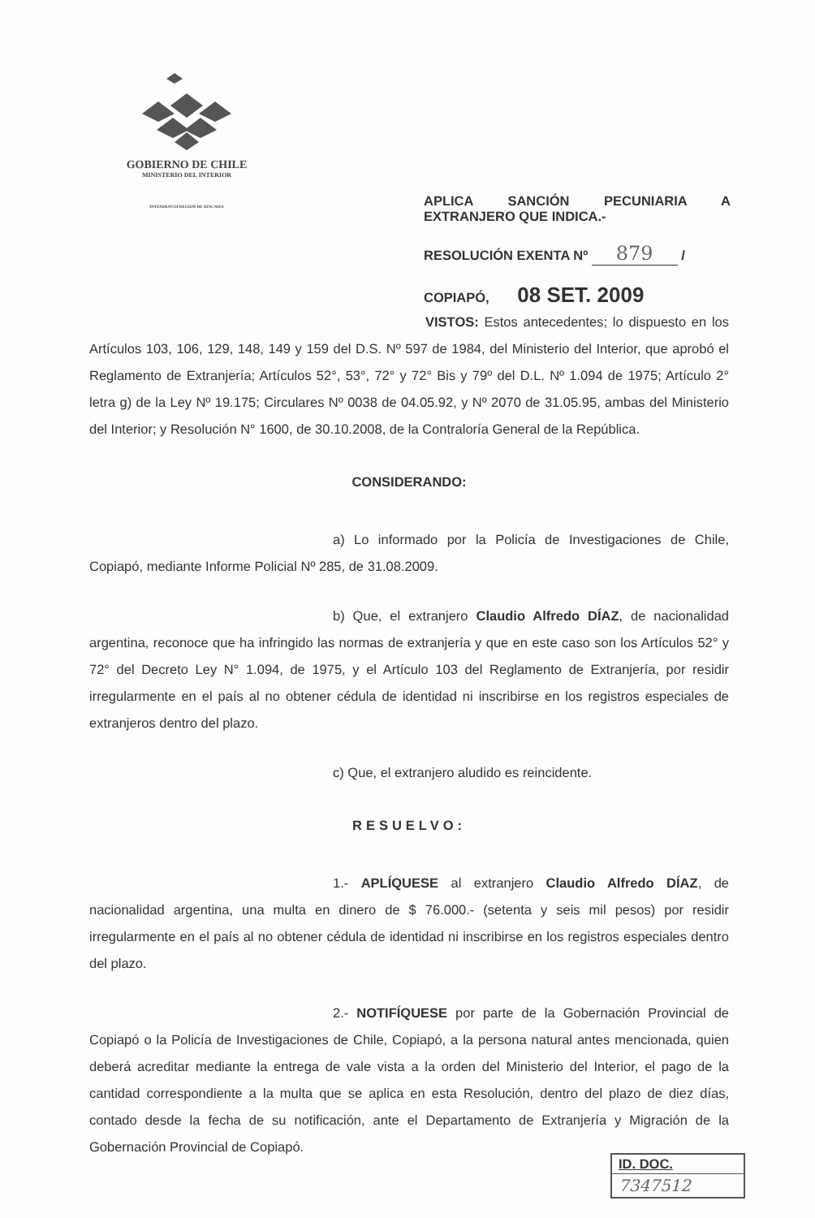GOBIERNO DE CHILE
MINISTERIO DEL INTERIOR
INTENDENCIA REGION DE ATACAMA
APLICA SANCIÓN PECUNIARIA A
EXTRANJERO QUE INDICA.-
RESOLUCIÓN EXENTA Nº 879 /
COPIAPÓ, 08 SET. 2009
VISTOS: Estos antecedentes; lo dispuesto en los Artículos 103, 106, 129, 148, 149 y 159 del D.S. Nº 597 de 1984, del Ministerio del Interior, que aprobó el Reglamento de Extranjería; Artículos 52°, 53°, 72° y 72° Bis y 79º del D.L. Nº 1.094 de 1975; Artículo 2° letra g) de la Ley Nº 19.175; Circulares Nº 0038 de 04.05.92, y Nº 2070 de 31.05.95, ambas del Ministerio del Interior; y Resolución N° 1600, de 30.10.2008, de la Contraloría General de la República.
CONSIDERANDO:
a) Lo informado por la Policía de Investigaciones de Chile, Copiapó, mediante Informe Policial Nº 285, de 31.08.2009.
b) Que, el extranjero Claudio Alfredo DÍAZ, de nacionalidad argentina, reconoce que ha infringido las normas de extranjería y que en este caso son los Artículos 52° y 72° del Decreto Ley N° 1.094, de 1975, y el Artículo 103 del Reglamento de Extranjería, por residir irregularmente en el país al no obtener cédula de identidad ni inscribirse en los registros especiales de extranjeros dentro del plazo.
c) Que, el extranjero aludido es reincidente.
RESUELVO:
1.- APLÍQUESE al extranjero Claudio Alfredo DÍAZ, de nacionalidad argentina, una multa en dinero de $ 76.000.- (setenta y seis mil pesos) por residir irregularmente en el país al no obtener cédula de identidad ni inscribirse en los registros especiales dentro del plazo.
2.- NOTIFÍQUESE por parte de la Gobernación Provincial de Copiapó o la Policía de Investigaciones de Chile, Copiapó, a la persona natural antes mencionada, quien deberá acreditar mediante la entrega de vale vista a la orden del Ministerio del Interior, el pago de la cantidad correspondiente a la multa que se aplica en esta Resolución, dentro del plazo de diez días, contado desde la fecha de su notificación, ante el Departamento de Extranjería y Migración de la Gobernación Provincial de Copiapó.
ID. DOC.
7347512